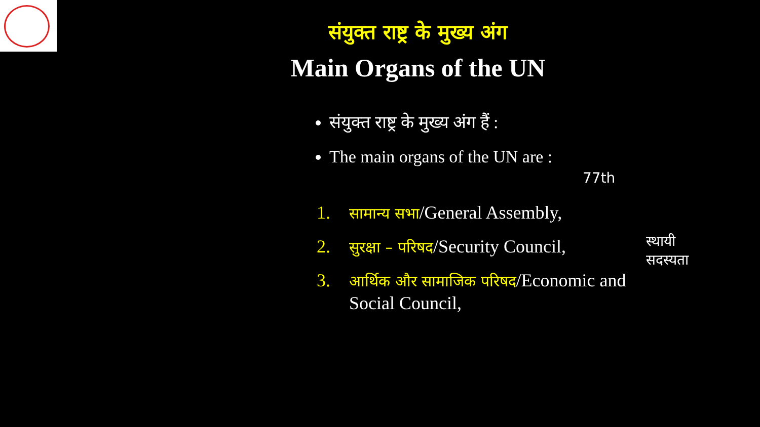संयुक्त राष्ट्र के मुख्य अंग
Main Organs of the UN
संयुक्त राष्ट्र के मुख्य अंग हैं :
The main organs of the UN are :
1. सामान्य सभा/General Assembly,
2. सुरक्षा – परिषद/Security Council,
3. आर्थिक और सामाजिक परिषद/Economic and
Social Council,
77th
स्थायी
सदस्यता